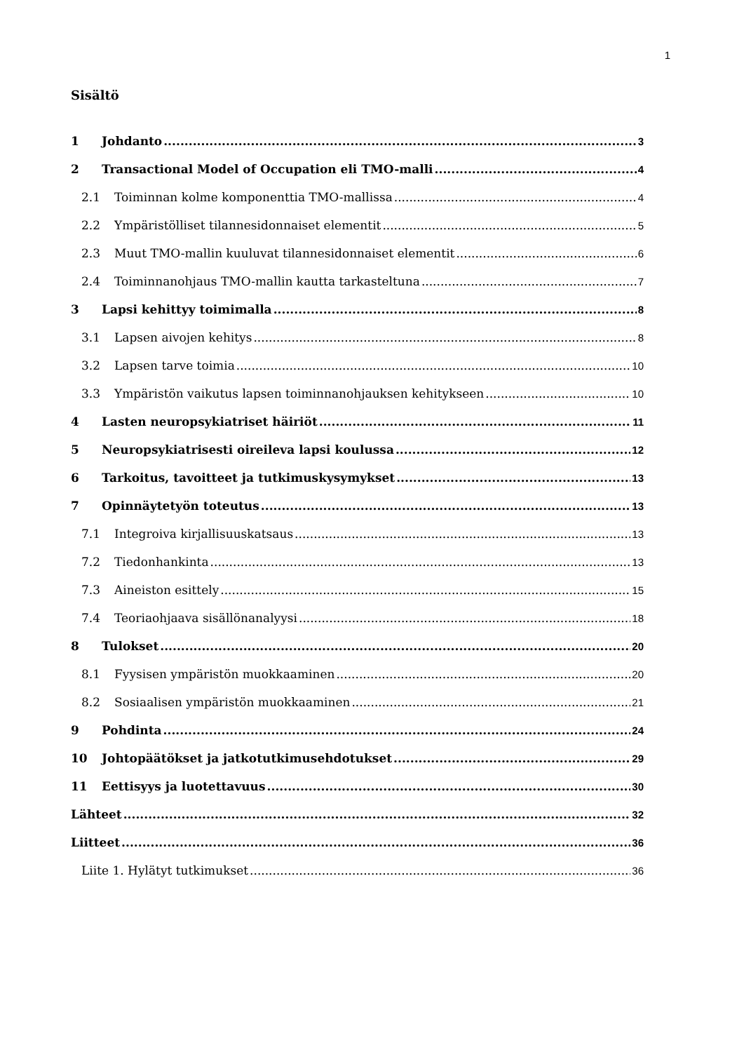1
Sisältö
1 Johdanto 3
2 Transactional Model of Occupation eli TMO-malli 4
2.1 Toiminnan kolme komponenttia TMO-mallissa 4
2.2 Ympäristölliset tilannesidonnaiset elementit 5
2.3 Muut TMO-mallin kuuluvat tilannesidonnaiset elementit 6
2.4 Toiminnanohjaus TMO-mallin kautta tarkasteltuna 7
3 Lapsi kehittyy toimimalla 8
3.1 Lapsen aivojen kehitys 8
3.2 Lapsen tarve toimia 10
3.3 Ympäristön vaikutus lapsen toiminnanohjauksen kehitykseen 10
4 Lasten neuropsykiatriset häiriöt 11
5 Neuropsykiatrisesti oireileva lapsi koulussa 12
6 Tarkoitus, tavoitteet ja tutkimuskysymykset 13
7 Opinnäytetyön toteutus 13
7.1 Integroiva kirjallisuuskatsaus 13
7.2 Tiedonhankinta 13
7.3 Aineiston esittely 15
7.4 Teoriaohjaava sisällönanalyysi 18
8 Tulokset 20
8.1 Fyysisen ympäristön muokkaaminen 20
8.2 Sosiaalisen ympäristön muokkaaminen 21
9 Pohdinta 24
10 Johtopäätökset ja jatkotutkimusehdotukset 29
11 Eettisyys ja luotettavuus 30
Lähteet 32
Liitteet 36
Liite 1. Hylätyt tutkimukset 36